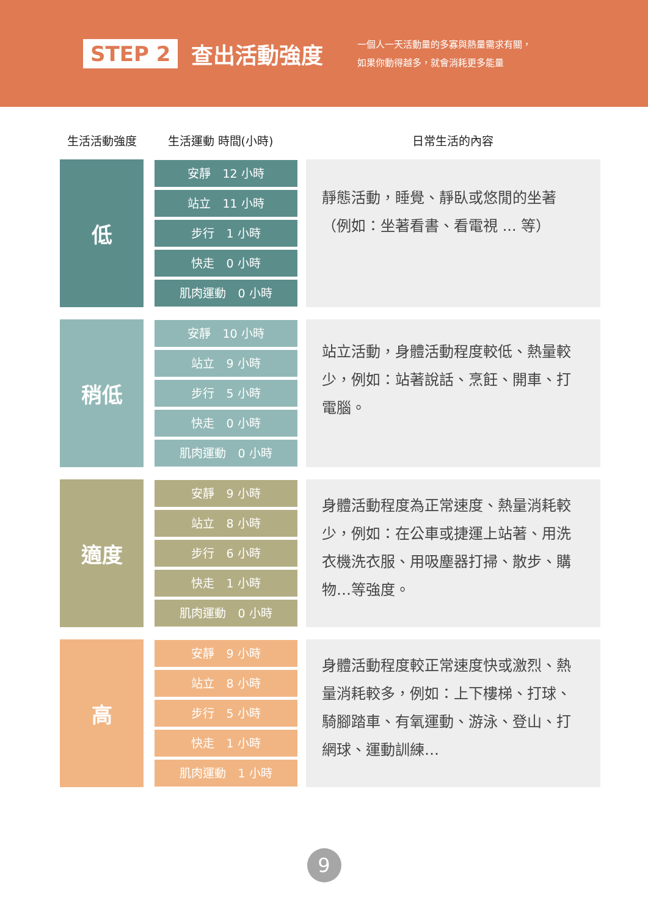STEP 2 查出活動強度
一個人一天活動量的多寡與熱量需求有關，
如果你動得越多，就會消耗更多能量
| 生活活動強度 | 生活運動 時間(小時) | 日常生活的內容 |
| --- | --- | --- |
| 低 | 安靜 12 小時 站立 11 小時 步行 1 小時 快走 0 小時 肌肉運動 0 小時 | 靜態活動，睡覺、靜臥或悠閒的坐著（例如：坐著看書、看電視 ... 等） |
| 稍低 | 安靜 10 小時 站立 9 小時 步行 5 小時 快走 0 小時 肌肉運動 0 小時 | 站立活動，身體活動程度較低、熱量較少，例如：站著說話、烹飪、開車、打電腦。 |
| 適度 | 安靜 9 小時 站立 8 小時 步行 6 小時 快走 1 小時 肌肉運動 0 小時 | 身體活動程度為正常速度、熱量消耗較少，例如：在公車或捷運上站著、用洗衣機洗衣服、用吸塵器打掃、散步、購物…等強度。 |
| 高 | 安靜 9 小時 站立 8 小時 步行 5 小時 快走 1 小時 肌肉運動 1 小時 | 身體活動程度較正常速度快或激烈、熱量消耗較多，例如：上下樓梯、打球、騎腳踏車、有氧運動、游泳、登山、打網球、運動訓練… |
9